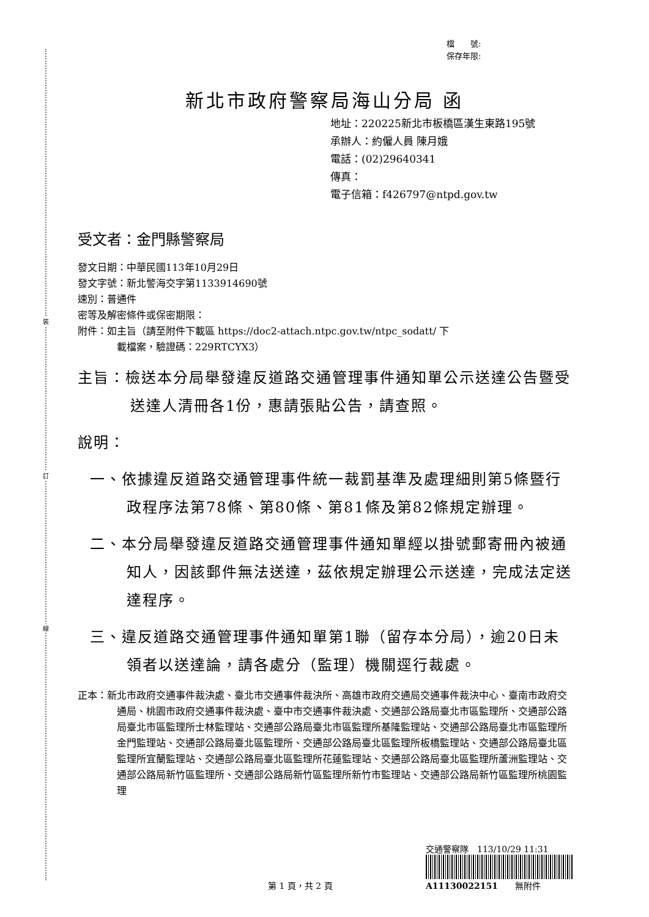裝
訂
線
檔　　號:
保存年限:
新北市政府警察局海山分局 函
地址：220225新北市板橋區漢生東路195號
承辦人：約僱人員 陳月娥
電話：(02)29640341
傳真：
電子信箱：f426797@ntpd.gov.tw
受文者：金門縣警察局
發文日期：中華民國113年10月29日
發文字號：新北警海交字第1133914690號
速別：普通件
密等及解密條件或保密期限：
附件：如主旨（請至附件下載區 https://doc2-attach.ntpc.gov.tw/ntpc_sodatt/ 下
載檔案，驗證碼：229RTCYX3）
主旨：檢送本分局舉發違反道路交通管理事件通知單公示送達公告暨受送達人清冊各1份，惠請張貼公告，請查照。
說明：
一、依據違反道路交通管理事件統一裁罰基準及處理細則第5條暨行政程序法第78條、第80條、第81條及第82條規定辦理。
二、本分局舉發違反道路交通管理事件通知單經以掛號郵寄冊內被通知人，因該郵件無法送達，茲依規定辦理公示送達，完成法定送達程序。
三、違反道路交通管理事件通知單第1聯（留存本分局），逾20日未領者以送達論，請各處分（監理）機關逕行裁處。
正本：新北市政府交通事件裁決處、臺北市交通事件裁決所、高雄市政府交通局交通事件裁決中心、臺南市政府交通局、桃園市政府交通事件裁決處、臺中市交通事件裁決處、交通部公路局臺北市區監理所、交通部公路局臺北市區監理所士林監理站、交通部公路局臺北市區監理所基隆監理站、交通部公路局臺北市區監理所金門監理站、交通部公路局臺北區監理所、交通部公路局臺北區監理所板橋監理站、交通部公路局臺北區監理所宜蘭監理站、交通部公路局臺北區監理所花蓮監理站、交通部公路局臺北區監理所蘆洲監理站、交通部公路局新竹區監理所、交通部公路局新竹區監理所新竹市監理站、交通部公路局新竹區監理所桃園監理
交通警察隊　113/10/29 11:31
A11130022151　　無附件
第 1 頁，共 2 頁